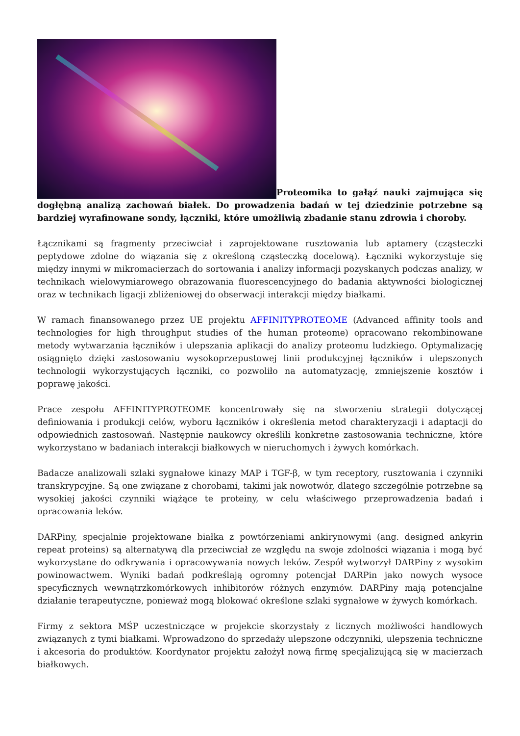Proteomika to gałąź nauki zajmująca się dogłębną analizą zachowań białek. Do prowadzenia badań w tej dziedzinie potrzebne są bardziej wyrafinowane sondy, łączniki, które umożliwią zbadanie stanu zdrowia i choroby.
Łącznikami są fragmenty przeciwciał i zaprojektowane rusztowania lub aptamery (cząsteczki peptydowe zdolne do wiązania się z określoną cząsteczką docelową). Łączniki wykorzystuje się między innymi w mikromacierzach do sortowania i analizy informacji pozyskanych podczas analizy, w technikach wielowymiarowego obrazowania fluorescencyjnego do badania aktywności biologicznej oraz w technikach ligacji zbliżeniowej do obserwacji interakcji między białkami.
W ramach finansowanego przez UE projektu AFFINITYPROTEOME (Advanced affinity tools and technologies for high throughput studies of the human proteome) opracowano rekombinowane metody wytwarzania łączników i ulepszania aplikacji do analizy proteomu ludzkiego. Optymalizację osiągnięto dzięki zastosowaniu wysokoprzepustowej linii produkcyjnej łączników i ulepszonych technologii wykorzystujących łączniki, co pozwoliło na automatyzację, zmniejszenie kosztów i poprawę jakości.
Prace zespołu AFFINITYPROTEOME koncentrowały się na stworzeniu strategii dotyczącej definiowania i produkcji celów, wyboru łączników i określenia metod charakteryzacji i adaptacji do odpowiednich zastosowań. Następnie naukowcy określili konkretne zastosowania techniczne, które wykorzystano w badaniach interakcji białkowych w nieruchomych i żywych komórkach.
Badacze analizowali szlaki sygnałowe kinazy MAP i TGF-β, w tym receptory, rusztowania i czynniki transkrypcyjne. Są one związane z chorobami, takimi jak nowotwór, dlatego szczególnie potrzebne są wysokiej jakości czynniki wiążące te proteiny, w celu właściwego przeprowadzenia badań i opracowania leków.
DARPiny, specjalnie projektowane białka z powtórzeniami ankirynowymi (ang. designed ankyrin repeat proteins) są alternatywą dla przeciwciał ze względu na swoje zdolności wiązania i mogą być wykorzystane do odkrywania i opracowywania nowych leków. Zespół wytworzył DARPiny z wysokim powinowactwem. Wyniki badań podkreślają ogromny potencjał DARPin jako nowych wysoce specyficznych wewnątrzkomórkowych inhibitorów różnych enzymów. DARPiny mają potencjalne działanie terapeutyczne, ponieważ mogą blokować określone szlaki sygnałowe w żywych komórkach.
Firmy z sektora MŚP uczestniczące w projekcie skorzystały z licznych możliwości handlowych związanych z tymi białkami. Wprowadzono do sprzedaży ulepszone odczynniki, ulepszenia techniczne i akcesoria do produktów. Koordynator projektu założył nową firmę specjalizującą się w macierzach białkowych.